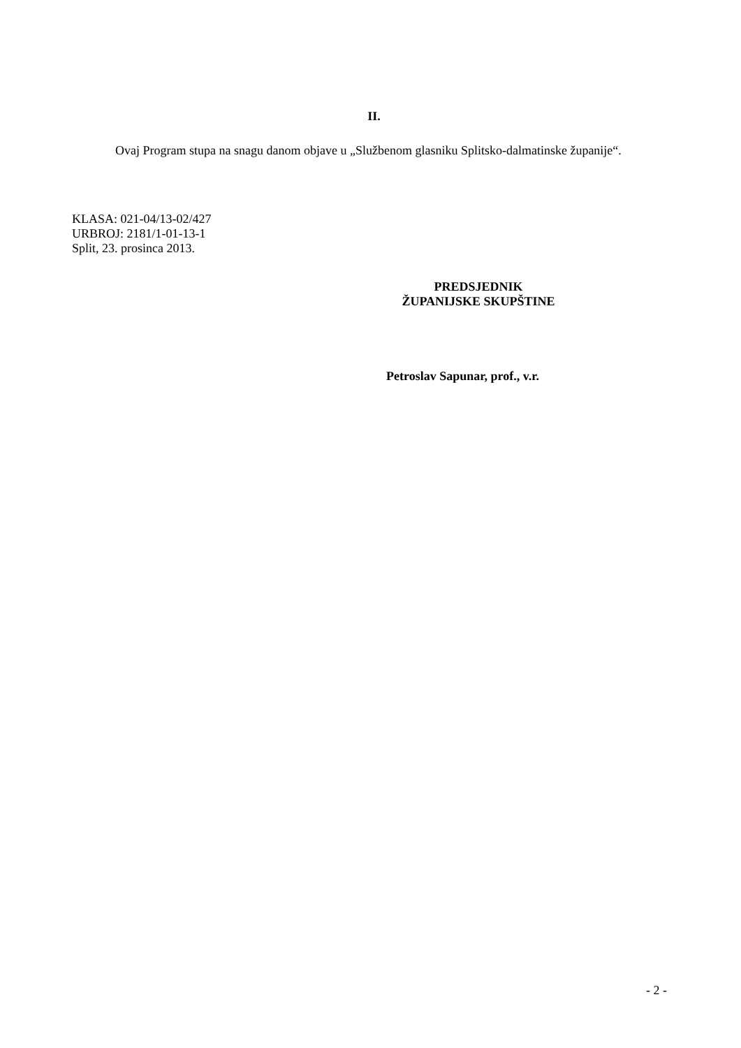II.
Ovaj Program stupa na snagu danom objave u „Službenom glasniku Splitsko-dalmatinske županije“.
KLASA: 021-04/13-02/427
URBROJ: 2181/1-01-13-1
Split, 23. prosinca 2013.
PREDSJEDNIK
ŽUPANIJSKE SKUPŠTINE
Petroslav Sapunar, prof., v.r.
- 2 -